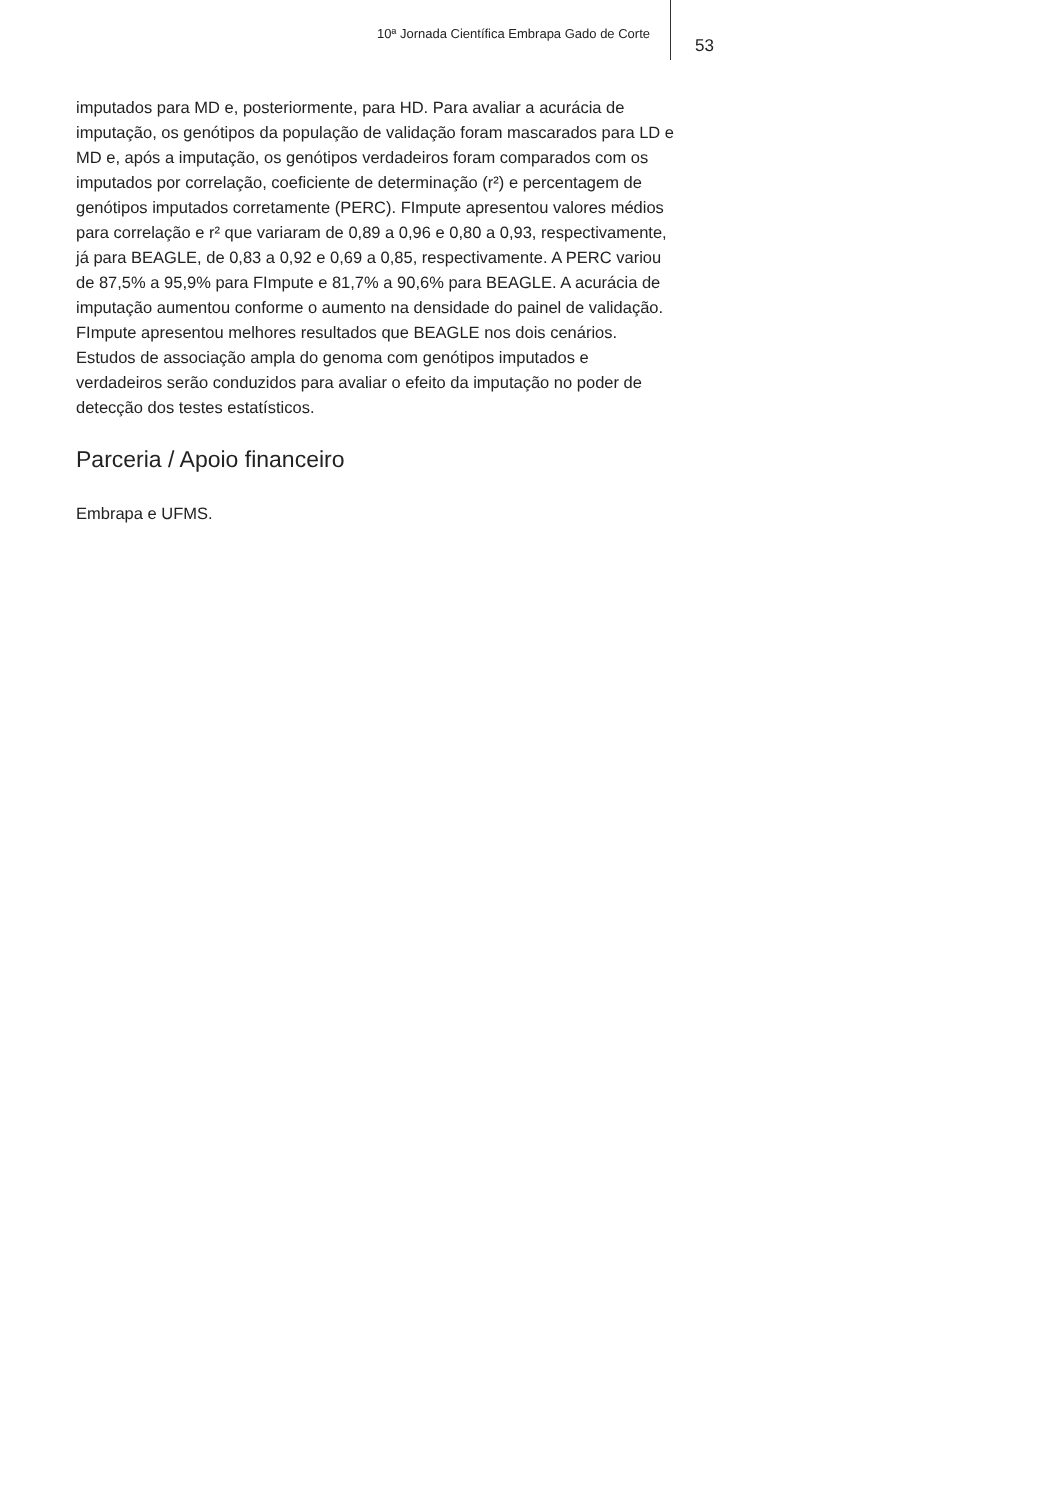10ª Jornada Científica Embrapa Gado de Corte
53
imputados para MD e, posteriormente, para HD. Para avaliar a acurácia de imputação, os genótipos da população de validação foram mascarados para LD e MD e, após a imputação, os genótipos verdadeiros foram comparados com os imputados por correlação, coeficiente de determinação (r²) e percentagem de genótipos imputados corretamente (PERC). FImpute apresentou valores médios para correlação e r² que variaram de 0,89 a 0,96 e 0,80 a 0,93, respectivamente, já para BEAGLE, de 0,83 a 0,92 e 0,69 a 0,85, respectivamente. A PERC variou de 87,5% a 95,9% para FImpute e 81,7% a 90,6% para BEAGLE. A acurácia de imputação aumentou conforme o aumento na densidade do painel de validação. FImpute apresentou melhores resultados que BEAGLE nos dois cenários. Estudos de associação ampla do genoma com genótipos imputados e verdadeiros serão conduzidos para avaliar o efeito da imputação no poder de detecção dos testes estatísticos.
Parceria / Apoio financeiro
Embrapa e UFMS.